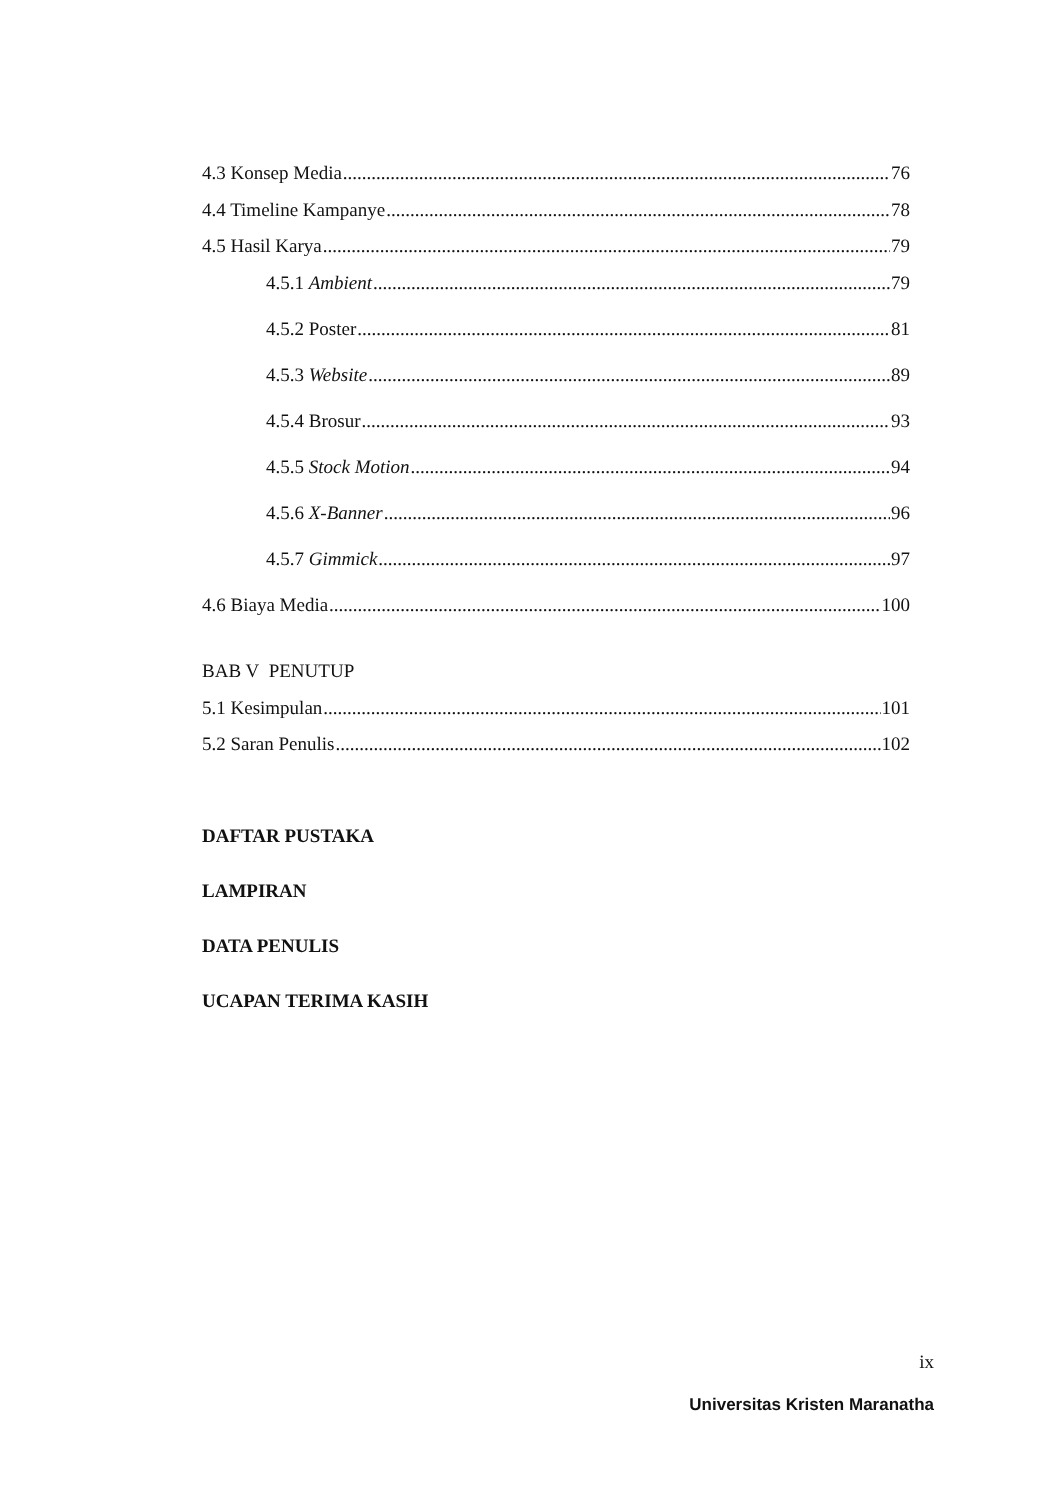4.3 Konsep Media 76
4.4 Timeline Kampanye 78
4.5 Hasil Karya 79
4.5.1 Ambient 79
4.5.2 Poster 81
4.5.3 Website 89
4.5.4 Brosur 93
4.5.5 Stock Motion 94
4.5.6 X-Banner 96
4.5.7 Gimmick 97
4.6 Biaya Media 100
BAB V PENUTUP
5.1 Kesimpulan 101
5.2 Saran Penulis 102
DAFTAR PUSTAKA
LAMPIRAN
DATA PENULIS
UCAPAN TERIMA KASIH
ix
Universitas Kristen Maranatha